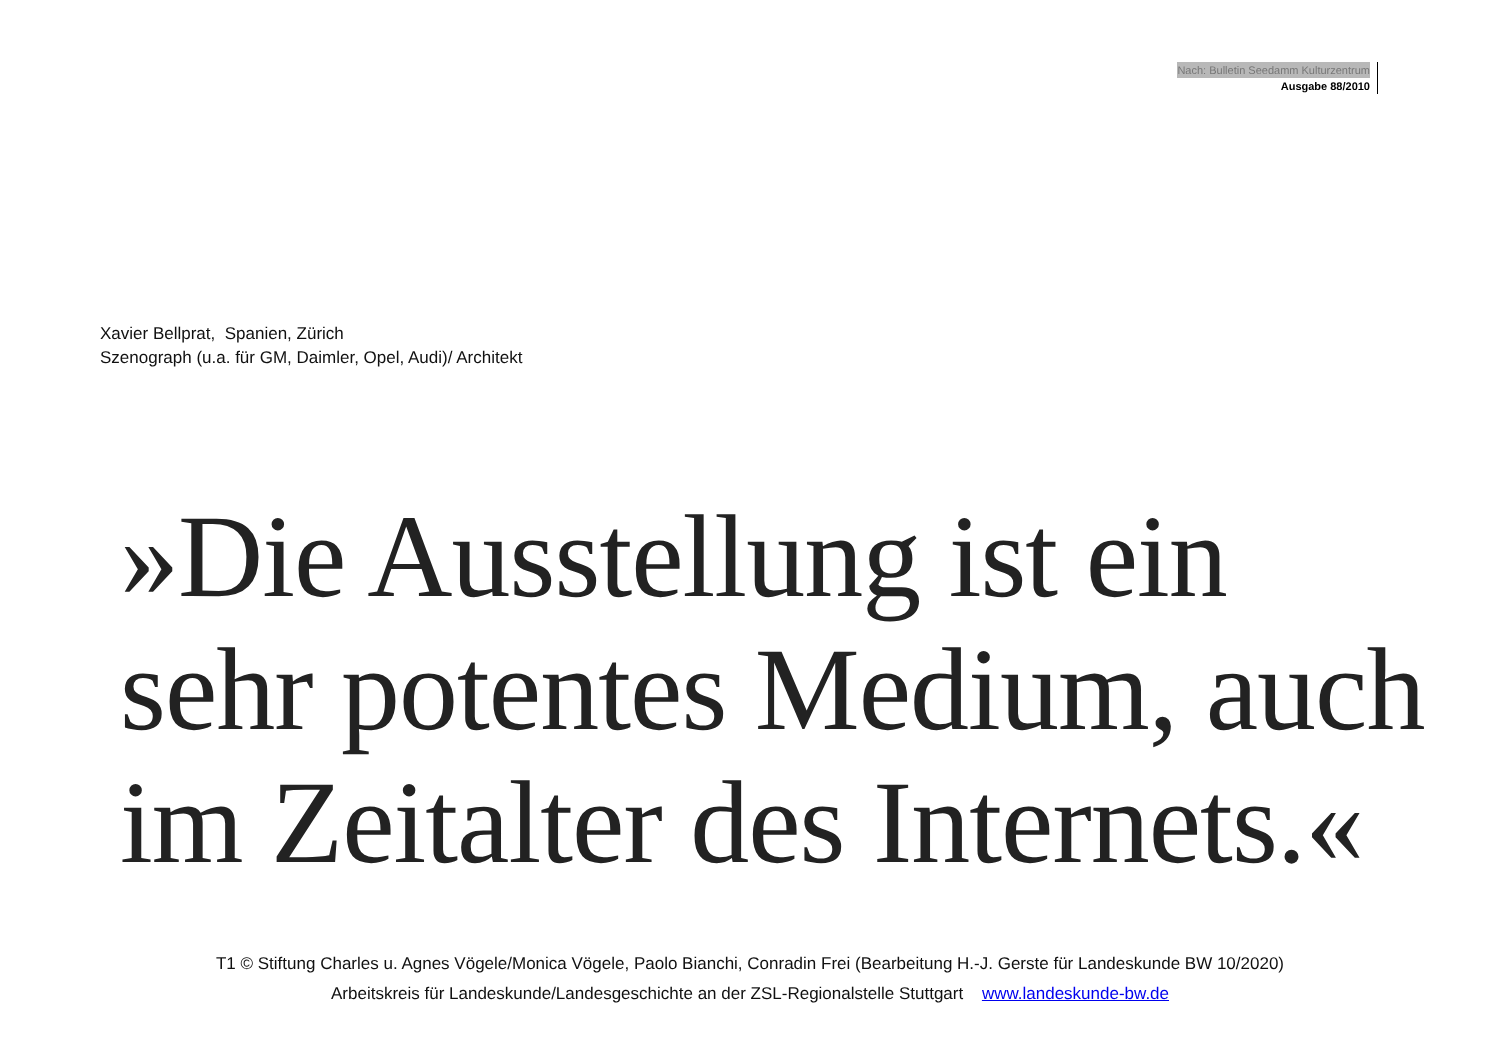Nach: Bulletin Seedamm Kulturzentrum
Ausgabe 88/2010
Xavier Bellprat, Spanien, Zürich
Szenograph (u.a. für GM, Daimler, Opel, Audi)/ Architekt
»Die Ausstellung ist ein
sehr potentes Medium, auch
im Zeitalter des Internets.«
T1 © Stiftung Charles u. Agnes Vögele/Monica Vögele, Paolo Bianchi, Conradin Frei (Bearbeitung H.-J. Gerste für Landeskunde BW 10/2020)
Arbeitskreis für Landeskunde/Landesgeschichte an der ZSL-Regionalstelle Stuttgart www.landeskunde-bw.de